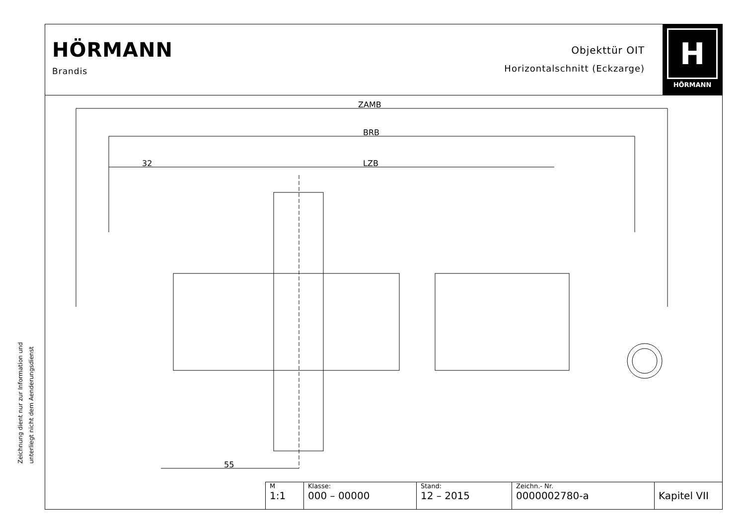Zeichnung dient nur zur Information und
unterliegt nicht dem Aenderungsdienst
HÖRMANN
Brandis
Objekttür OIT
Horizontalschnitt (Eckzarge)
H
HÖRMANN
ZAMB
BRB
32
LZB
55
| M 1:1 | Klasse: 000 – 00000 | Stand: 12 – 2015 | Zeichn.- Nr. 0000002780-a | Kapitel VII |